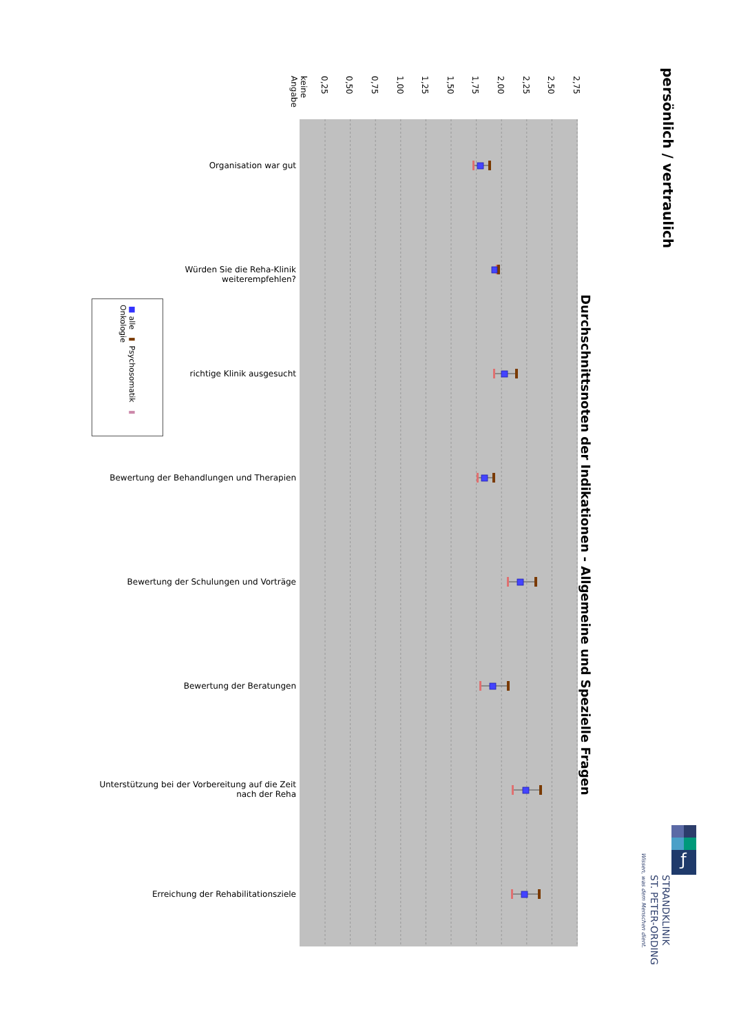persönlich / vertraulich
ƒ
STRANDKLINIK
ST. PETER-ORDING
Wissen, was dem Menschen dient.
Durchschnittsnoten der Indikationen - Allgemeine und Spezielle Fragen
keine Angabe 0,25 0,50 0,75 1,00 1,25 1,50 1,75 2,00 2,25 2,50 2,75
■ alle ▬ Psychosomatik ▬ Onkologie
Organisation war gut
Würden Sie die Reha-Klinik weiterempfehlen?
richtige Klinik ausgesucht
Bewertung der Behandlungen und Therapien
Bewertung der Schulungen und Vorträge
Bewertung der Beratungen
Unterstützung bei der Vorbereitung auf die Zeit nach der Reha
Erreichung der Rehabilitationsziele